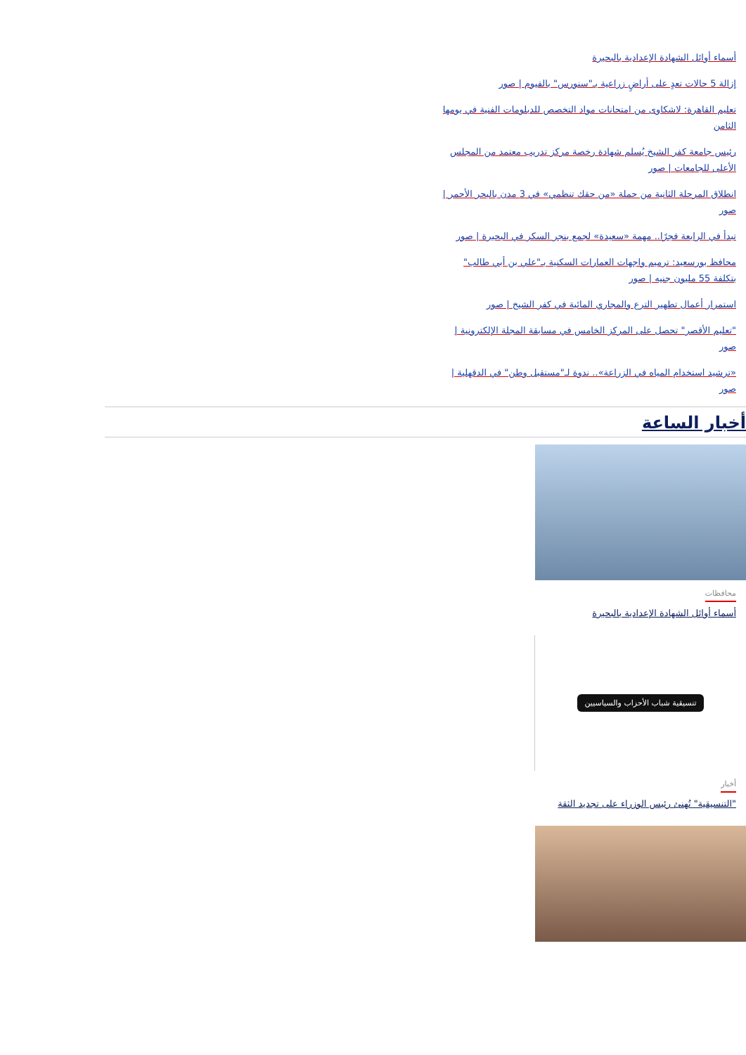أسماء أوائل الشهادة الإعدادية بالبحيرة
إزالة 5 حالات تعدٍ على أراضٍ زراعية بـ"سنورس" بالفيوم | صور
تعليم القاهرة: لاشكاوى من امتحانات مواد التخصص للدبلومات الفنية في يومها الثامن
رئيس جامعة كفر الشيخ يُسلم شهادة رخصة مركز تدريب معتمد من المجلس الأعلى للجامعات | صور
انطلاق المرحلة الثانية من حملة «من حقك تنظمي» في 3 مدن بالبحر الأحمر | صور
تبدأ في الرابعة فجرًا.. مهمة «سعيدة» لجمع بنجر السكر في البحيرة | صور
محافظ بورسعيد: ترميم واجهات العمارات السكنية بـ"علي بن أبي طالب" بتكلفة 55 مليون جنيه | صور
استمرار أعمال تطهير الترع والمجاري المائية في كفر الشيخ | صور
"تعليم الأقصر" تحصل على المركز الخامس في مسابقة المجلة الإلكترونية | صور
«ترشيد استخدام المياه في الزراعة».. ندوة لـ"مستقبل وطن" في الدقهلية | صور
أخبار الساعة
محافظات
أسماء أوائل الشهادة الإعدادية بالبحيرة
تنسيقية شباب الأحزاب والسياسيين
أخبار
"التنسيقية" تُهنئ رئيس الوزراء على تجديد الثقة